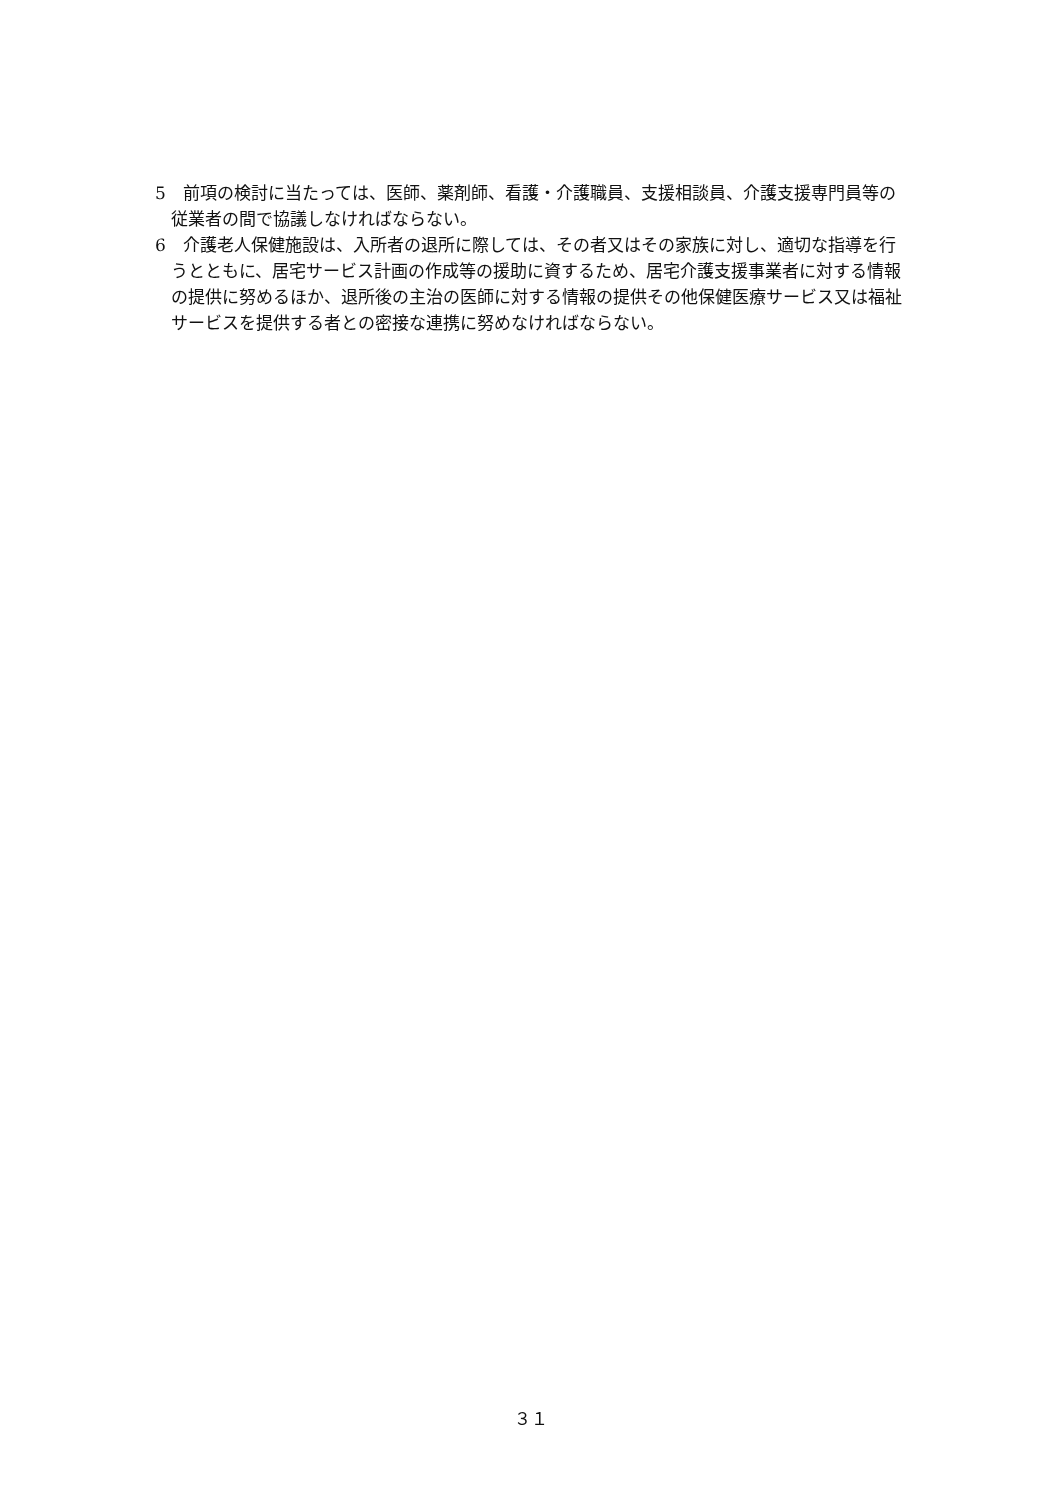5　前項の検討に当たっては、医師、薬剤師、看護・介護職員、支援相談員、介護支援専門員等の従業者の間で協議しなければならない。
6　介護老人保健施設は、入所者の退所に際しては、その者又はその家族に対し、適切な指導を行うとともに、居宅サービス計画の作成等の援助に資するため、居宅介護支援事業者に対する情報の提供に努めるほか、退所後の主治の医師に対する情報の提供その他保健医療サービス又は福祉サービスを提供する者との密接な連携に努めなければならない。
３１